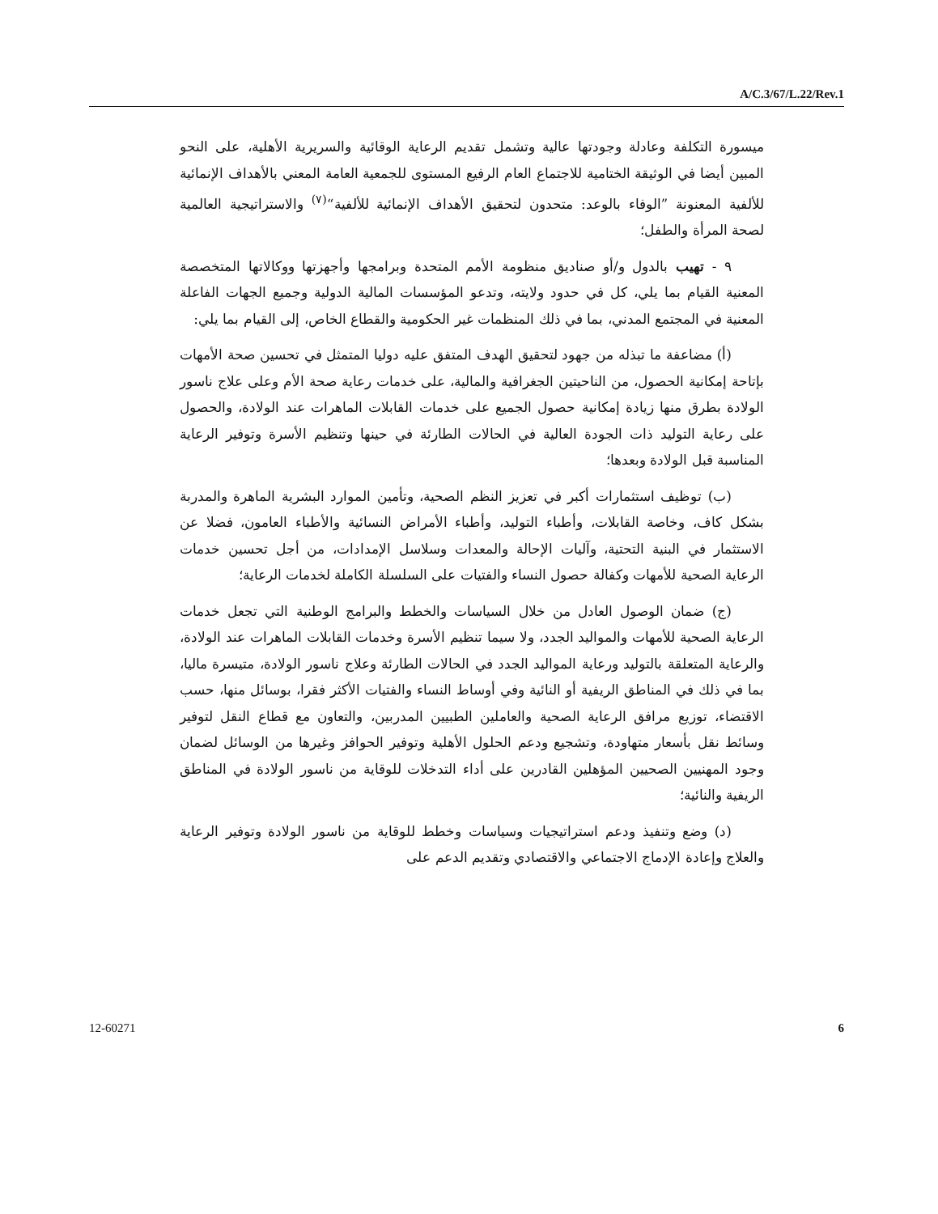A/C.3/67/L.22/Rev.1
ميسورة التكلفة وعادلة وجودتها عالية وتشمل تقديم الرعاية الوقائية والسريرية الأهلية، على النحو المبين أيضا في الوثيقة الختامية للاجتماع العام الرفيع المستوى للجمعية العامة المعني بالأهداف الإنمائية للألفية المعنونة ”الوفاء بالوعد: متحدون لتحقيق الأهداف الإنمائية للألفية“<sup>(٧)</sup> والاستراتيجية العالمية لصحة المرأة والطفل؛
٩ - تهيب بالدول و/أو صناديق منظومة الأمم المتحدة وبرامجها وأجهزتها ووكالاتها المتخصصة المعنية القيام بما يلي، كل في حدود ولايته، وتدعو المؤسسات المالية الدولية وجميع الجهات الفاعلة المعنية في المجتمع المدني، بما في ذلك المنظمات غير الحكومية والقطاع الخاص، إلى القيام بما يلي:
(أ) مضاعفة ما تبذله من جهود لتحقيق الهدف المتفق عليه دوليا المتمثل في تحسين صحة الأمهات بإتاحة إمكانية الحصول، من الناحيتين الجغرافية والمالية، على خدمات رعاية صحة الأم وعلى علاج ناسور الولادة بطرق منها زيادة إمكانية حصول الجميع على خدمات القابلات الماهرات عند الولادة، والحصول على رعاية التوليد ذات الجودة العالية في الحالات الطارئة في حينها وتنظيم الأسرة وتوفير الرعاية المناسبة قبل الولادة وبعدها؛
(ب) توظيف استثمارات أكبر في تعزيز النظم الصحية، وتأمين الموارد البشرية الماهرة والمدربة بشكل كاف، وخاصة القابلات، وأطباء التوليد، وأطباء الأمراض النسائية والأطباء العامون، فضلا عن الاستثمار في البنية التحتية، وآليات الإحالة والمعدات وسلاسل الإمدادات، من أجل تحسين خدمات الرعاية الصحية للأمهات وكفالة حصول النساء والفتيات على السلسلة الكاملة لخدمات الرعاية؛
(ج) ضمان الوصول العادل من خلال السياسات والخطط والبرامج الوطنية التي تجعل خدمات الرعاية الصحية للأمهات والمواليد الجدد، ولا سيما تنظيم الأسرة وخدمات القابلات الماهرات عند الولادة، والرعاية المتعلقة بالتوليد ورعاية المواليد الجدد في الحالات الطارئة وعلاج ناسور الولادة، متيسرة ماليا، بما في ذلك في المناطق الريفية أو النائية وفي أوساط النساء والفتيات الأكثر فقرا، بوسائل منها، حسب الاقتضاء، توزيع مرافق الرعاية الصحية والعاملين الطبيين المدربين، والتعاون مع قطاع النقل لتوفير وسائط نقل بأسعار متهاودة، وتشجيع ودعم الحلول الأهلية وتوفير الحوافز وغيرها من الوسائل لضمان وجود المهنيين الصحيين المؤهلين القادرين على أداء التدخلات للوقاية من ناسور الولادة في المناطق الريفية والنائية؛
(د) وضع وتنفيذ ودعم استراتيجيات وسياسات وخطط للوقاية من ناسور الولادة وتوفير الرعاية والعلاج وإعادة الإدماج الاجتماعي والاقتصادي وتقديم الدعم على
12-60271 6